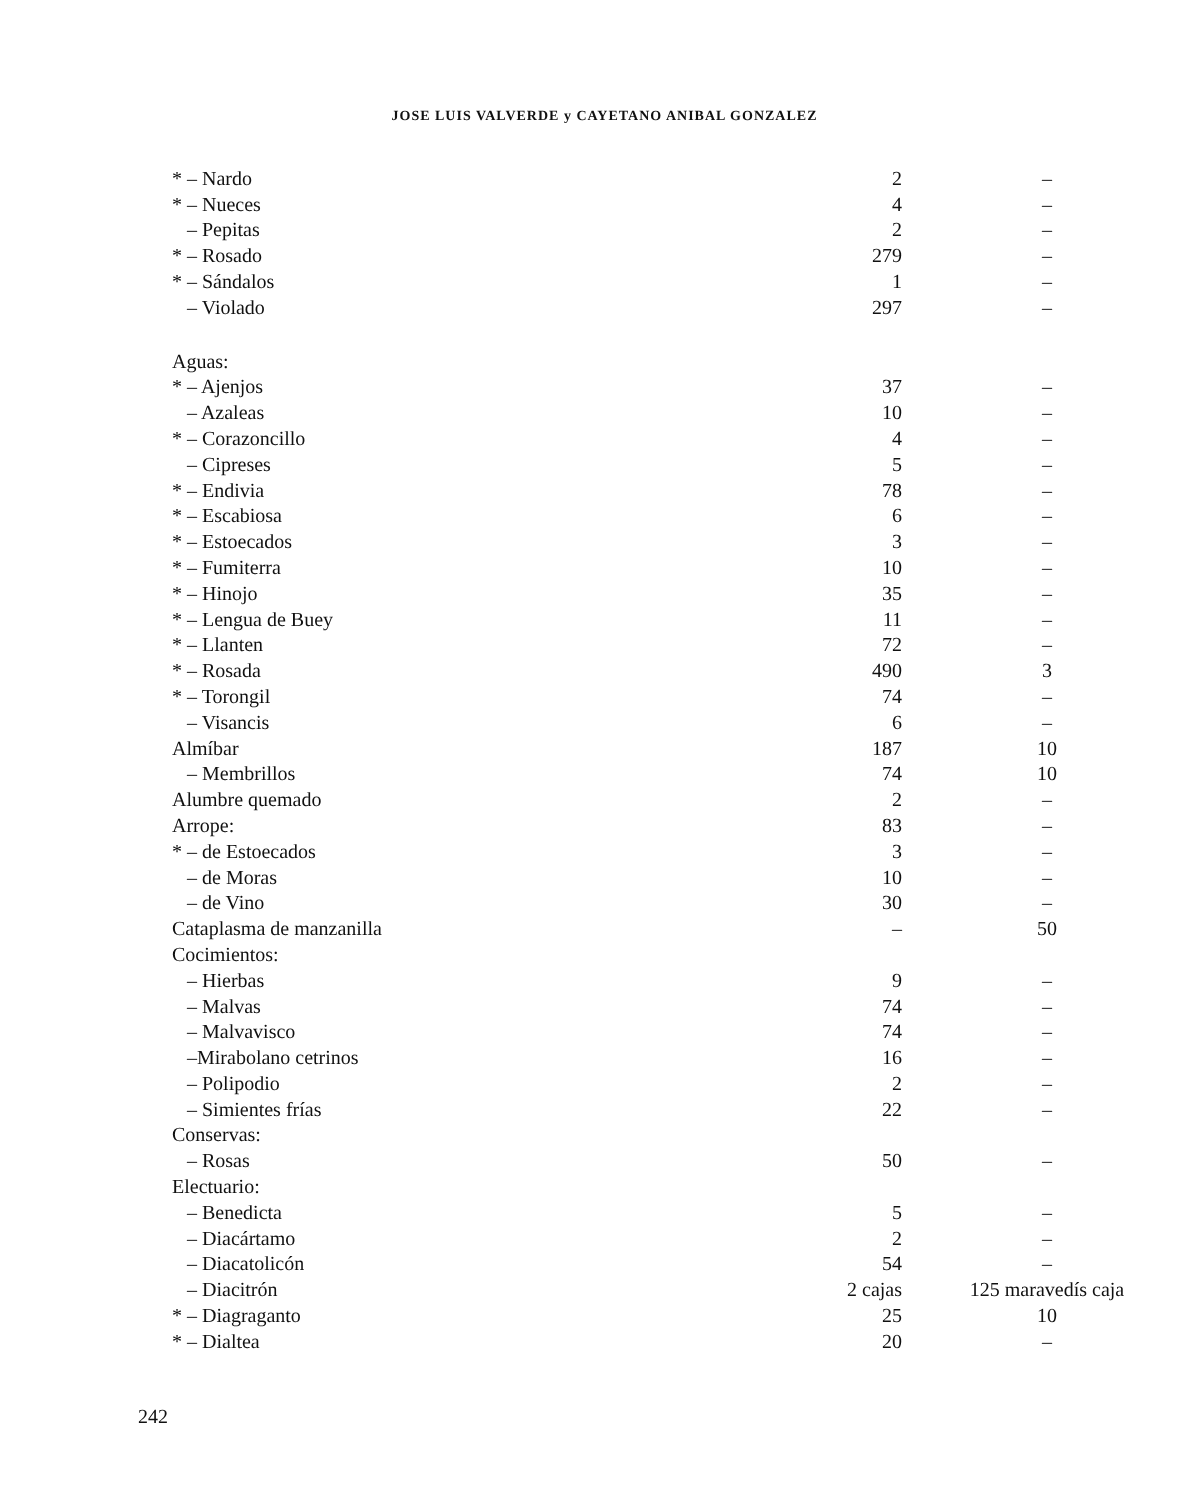JOSE LUIS VALVERDE y CAYETANO ANIBAL GONZALEZ
| * – Nardo | 2 | – |
| * – Nueces | 4 | – |
| – Pepitas | 2 | – |
| * – Rosado | 279 | – |
| * – Sándalos | 1 | – |
| – Violado | 297 | – |
| Aguas: | | |
| * – Ajenjos | 37 | – |
| – Azaleas | 10 | – |
| * – Corazoncillo | 4 | – |
| – Cipreses | 5 | – |
| * – Endivia | 78 | – |
| * – Escabiosa | 6 | – |
| * – Estoecados | 3 | – |
| * – Fumiterra | 10 | – |
| * – Hinojo | 35 | – |
| * – Lengua de Buey | 11 | – |
| * – Llanten | 72 | – |
| * – Rosada | 490 | 3 |
| * – Torongil | 74 | – |
| – Visancis | 6 | – |
| Almíbar | 187 | 10 |
| – Membrillos | 74 | 10 |
| Alumbre quemado | 2 | – |
| Arrope: | 83 | – |
| * – de Estoecados | 3 | – |
| – de Moras | 10 | – |
| – de Vino | 30 | – |
| Cataplasma de manzanilla | – | 50 |
| Cocimientos: | | |
| – Hierbas | 9 | – |
| – Malvas | 74 | – |
| – Malvavisco | 74 | – |
| –Mirabolano cetrinos | 16 | – |
| – Polipodio | 2 | – |
| – Simientes frías | 22 | – |
| Conservas: | | |
| – Rosas | 50 | – |
| Electuario: | | |
| – Benedicta | 5 | – |
| – Diacártamo | 2 | – |
| – Diacatolicón | 54 | – |
| – Diacitrón | 2 cajas | 125 maravedís caja |
| * – Diagraganto | 25 | 10 |
| * – Dialtea | 20 | – |
242